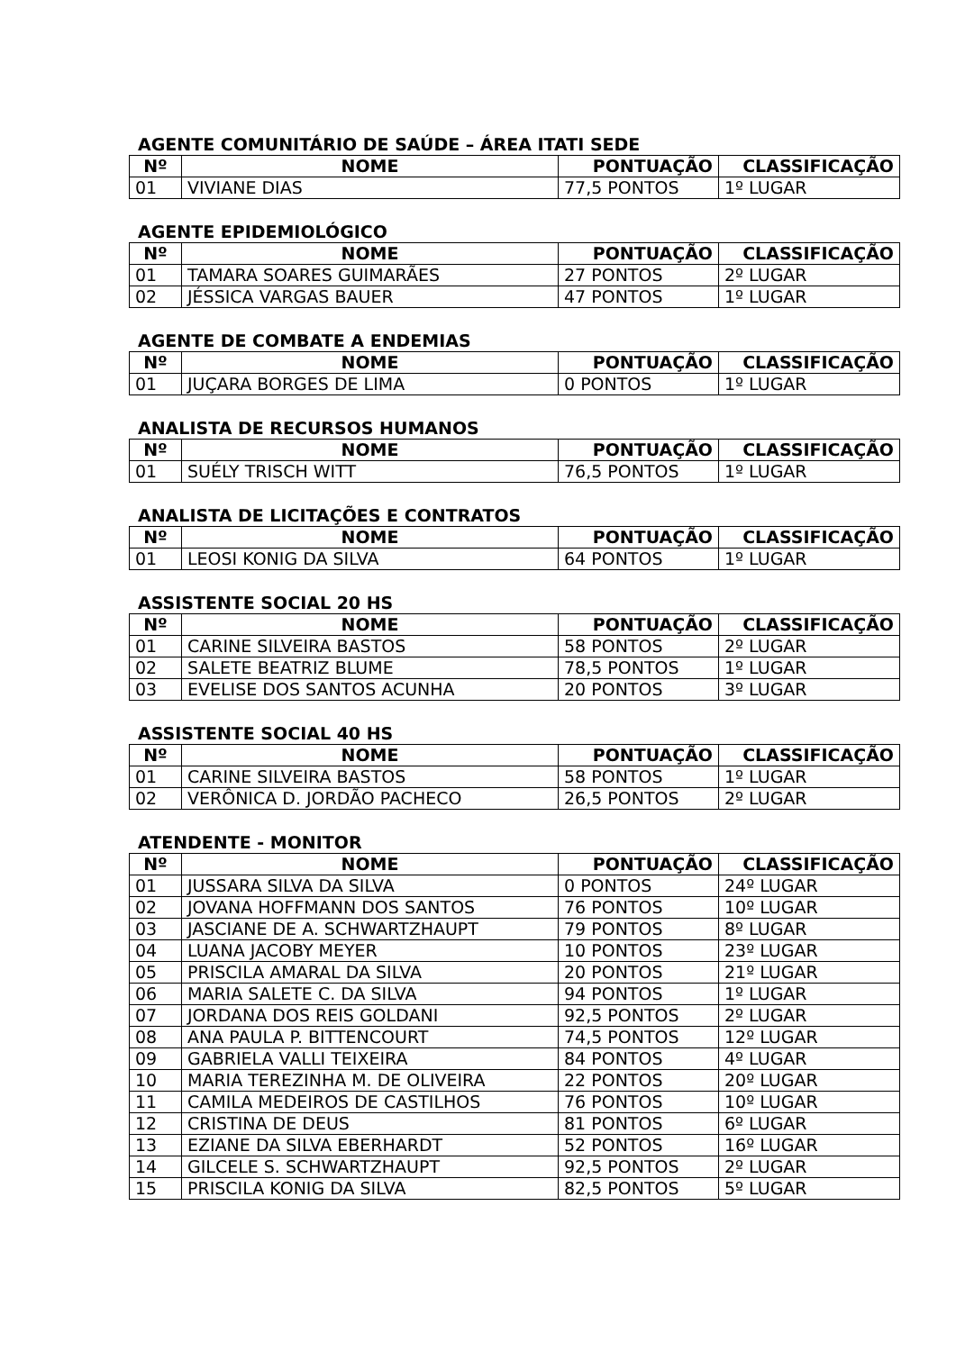AGENTE COMUNITÁRIO DE SAÚDE – ÁREA ITATI SEDE
| Nº | NOME | PONTUAÇÃO | CLASSIFICAÇÃO |
| --- | --- | --- | --- |
| 01 | VIVIANE DIAS | 77,5 PONTOS | 1º LUGAR |
AGENTE EPIDEMIOLÓGICO
| Nº | NOME | PONTUAÇÃO | CLASSIFICAÇÃO |
| --- | --- | --- | --- |
| 01 | TAMARA SOARES GUIMARÃES | 27 PONTOS | 2º LUGAR |
| 02 | JÉSSICA VARGAS BAUER | 47 PONTOS | 1º LUGAR |
AGENTE DE COMBATE A ENDEMIAS
| Nº | NOME | PONTUAÇÃO | CLASSIFICAÇÃO |
| --- | --- | --- | --- |
| 01 | JUÇARA BORGES DE LIMA | 0 PONTOS | 1º LUGAR |
ANALISTA DE RECURSOS HUMANOS
| Nº | NOME | PONTUAÇÃO | CLASSIFICAÇÃO |
| --- | --- | --- | --- |
| 01 | SUÉLY TRISCH WITT | 76,5 PONTOS | 1º LUGAR |
ANALISTA DE LICITAÇÕES E CONTRATOS
| Nº | NOME | PONTUAÇÃO | CLASSIFICAÇÃO |
| --- | --- | --- | --- |
| 01 | LEOSI KONIG DA SILVA | 64 PONTOS | 1º LUGAR |
ASSISTENTE SOCIAL 20 HS
| Nº | NOME | PONTUAÇÃO | CLASSIFICAÇÃO |
| --- | --- | --- | --- |
| 01 | CARINE SILVEIRA BASTOS | 58 PONTOS | 2º LUGAR |
| 02 | SALETE BEATRIZ BLUME | 78,5 PONTOS | 1º LUGAR |
| 03 | EVELISE DOS SANTOS ACUNHA | 20 PONTOS | 3º LUGAR |
ASSISTENTE SOCIAL 40 HS
| Nº | NOME | PONTUAÇÃO | CLASSIFICAÇÃO |
| --- | --- | --- | --- |
| 01 | CARINE SILVEIRA BASTOS | 58 PONTOS | 1º LUGAR |
| 02 | VERÔNICA D. JORDÃO PACHECO | 26,5 PONTOS | 2º LUGAR |
ATENDENTE - MONITOR
| Nº | NOME | PONTUAÇÃO | CLASSIFICAÇÃO |
| --- | --- | --- | --- |
| 01 | JUSSARA SILVA DA SILVA | 0 PONTOS | 24º LUGAR |
| 02 | JOVANA HOFFMANN DOS SANTOS | 76 PONTOS | 10º LUGAR |
| 03 | JASCIANE DE A. SCHWARTZHAUPT | 79 PONTOS | 8º LUGAR |
| 04 | LUANA JACOBY MEYER | 10 PONTOS | 23º LUGAR |
| 05 | PRISCILA AMARAL DA SILVA | 20 PONTOS | 21º LUGAR |
| 06 | MARIA SALETE C. DA SILVA | 94 PONTOS | 1º LUGAR |
| 07 | JORDANA DOS REIS GOLDANI | 92,5 PONTOS | 2º LUGAR |
| 08 | ANA PAULA P. BITTENCOURT | 74,5 PONTOS | 12º LUGAR |
| 09 | GABRIELA VALLI TEIXEIRA | 84 PONTOS | 4º LUGAR |
| 10 | MARIA TEREZINHA M. DE OLIVEIRA | 22 PONTOS | 20º LUGAR |
| 11 | CAMILA MEDEIROS DE CASTILHOS | 76 PONTOS | 10º LUGAR |
| 12 | CRISTINA DE DEUS | 81 PONTOS | 6º LUGAR |
| 13 | EZIANE DA SILVA EBERHARDT | 52 PONTOS | 16º LUGAR |
| 14 | GILCELE S. SCHWARTZHAUPT | 92,5 PONTOS | 2º LUGAR |
| 15 | PRISCILA KONIG DA SILVA | 82,5 PONTOS | 5º LUGAR |